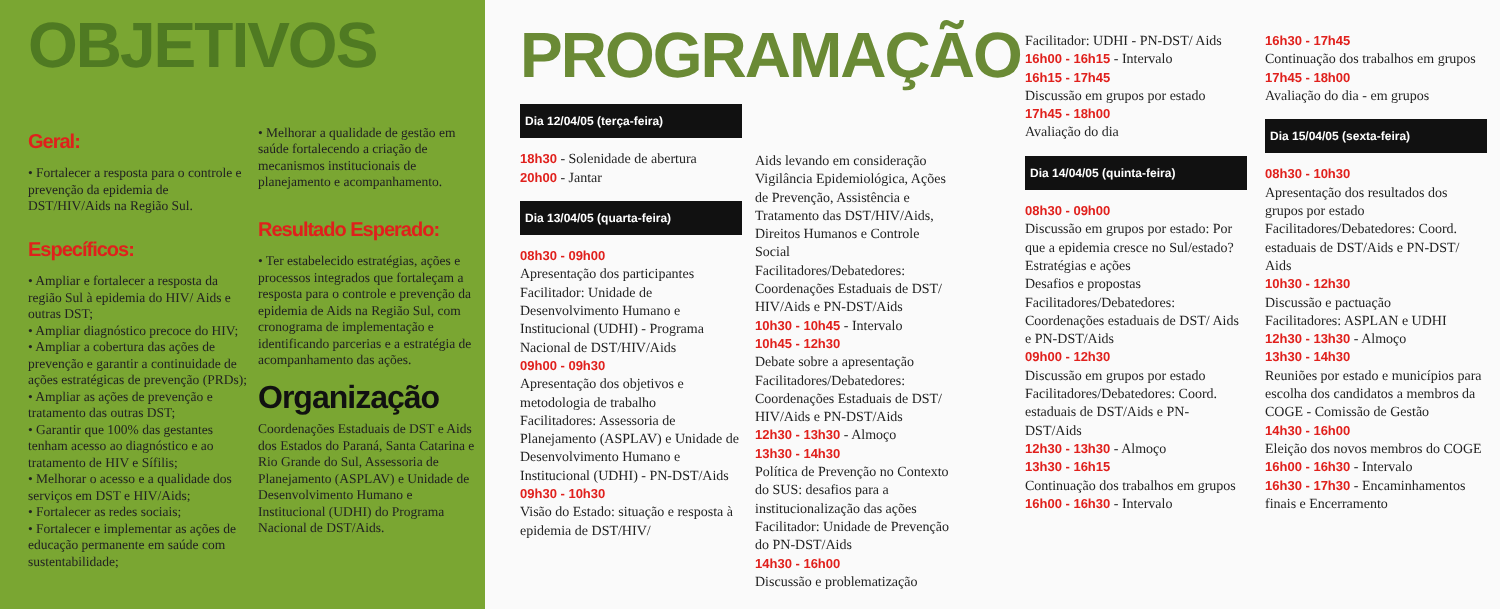OBJETIVOS
Geral:
• Fortalecer a resposta para o controle e prevenção da epidemia de DST/HIV/Aids na Região Sul.
Específicos:
• Ampliar e fortalecer a resposta da região Sul à epidemia do HIV/ Aids e outras DST;
• Ampliar diagnóstico precoce do HIV;
• Ampliar a cobertura das ações de prevenção e garantir a continuidade de ações estratégicas de prevenção (PRDs);
• Ampliar as ações de prevenção e tratamento das outras DST;
• Garantir que 100% das gestantes tenham acesso ao diagnóstico e ao tratamento de HIV e Sífilis;
• Melhorar o acesso e a qualidade dos serviços em DST e HIV/Aids;
• Fortalecer as redes sociais;
• Fortalecer e implementar as ações de educação permanente em saúde com sustentabilidade;
• Melhorar a qualidade de gestão em saúde fortalecendo a criação de mecanismos institucionais de planejamento e acompanhamento.
Resultado Esperado:
• Ter estabelecido estratégias, ações e processos integrados que fortaleçam a resposta para o controle e prevenção da epidemia de Aids na Região Sul, com cronograma de implementação e identificando parcerias e a estratégia de acompanhamento das ações.
Organização
Coordenações Estaduais de DST e Aids dos Estados do Paraná, Santa Catarina e Rio Grande do Sul, Assessoria de Planejamento (ASPLAV) e Unidade de Desenvolvimento Humano e Institucional (UDHI) do Programa Nacional de DST/Aids.
PROGRAMAÇÃO
Dia 12/04/05 (terça-feira)
18h30 - Solenidade de abertura
20h00 - Jantar
Dia 13/04/05 (quarta-feira)
08h30 - 09h00
Apresentação dos participantes
Facilitador: Unidade de Desenvolvimento Humano e Institucional (UDHI) - Programa Nacional de DST/HIV/Aids
09h00 - 09h30
Apresentação dos objetivos e metodologia de trabalho
Facilitadores: Assessoria de Planejamento (ASPLAV) e Unidade de Desenvolvimento Humano e Institucional (UDHI) - PN-DST/Aids
09h30 - 10h30
Visão do Estado: situação e resposta à epidemia de DST/HIV/
Aids levando em consideração Vigilância Epidemiológica, Ações de Prevenção, Assistência e Tratamento das DST/HIV/Aids, Direitos Humanos e Controle Social
Facilitadores/Debatedores: Coordenações Estaduais de DST/ HIV/Aids e PN-DST/Aids
10h30 - 10h45 - Intervalo
10h45 - 12h30
Debate sobre a apresentação
Facilitadores/Debatedores: Coordenações Estaduais de DST/ HIV/Aids e PN-DST/Aids
12h30 - 13h30 - Almoço
13h30 - 14h30
Política de Prevenção no Contexto do SUS: desafios para a institucionalização das ações
Facilitador: Unidade de Prevenção do PN-DST/Aids
14h30 - 16h00
Discussão e problematização
Facilitador: UDHI - PN-DST/ Aids
16h00 - 16h15 - Intervalo
16h15 - 17h45
Discussão em grupos por estado
17h45 - 18h00
Avaliação do dia
Dia 14/04/05 (quinta-feira)
08h30 - 09h00
Discussão em grupos por estado: Por que a epidemia cresce no Sul/estado?
Estratégias e ações
Desafios e propostas
Facilitadores/Debatedores: Coordenações estaduais de DST/ Aids e PN-DST/Aids
09h00 - 12h30
Discussão em grupos por estado
Facilitadores/Debatedores: Coord. estaduais de DST/Aids e PN-DST/Aids
12h30 - 13h30 - Almoço
13h30 - 16h15
Continuação dos trabalhos em grupos
16h00 - 16h30 - Intervalo
16h30 - 17h45
Continuação dos trabalhos em grupos
17h45 - 18h00
Avaliação do dia - em grupos
Dia 15/04/05 (sexta-feira)
08h30 - 10h30
Apresentação dos resultados dos grupos por estado
Facilitadores/Debatedores: Coord. estaduais de DST/Aids e PN-DST/ Aids
10h30 - 12h30
Discussão e pactuação
Facilitadores: ASPLAN e UDHI
12h30 - 13h30 - Almoço
13h30 - 14h30
Reuniões por estado e municípios para escolha dos candidatos a membros da COGE - Comissão de Gestão
14h30 - 16h00
Eleição dos novos membros do COGE
16h00 - 16h30 - Intervalo
16h30 - 17h30 - Encaminhamentos finais e Encerramento